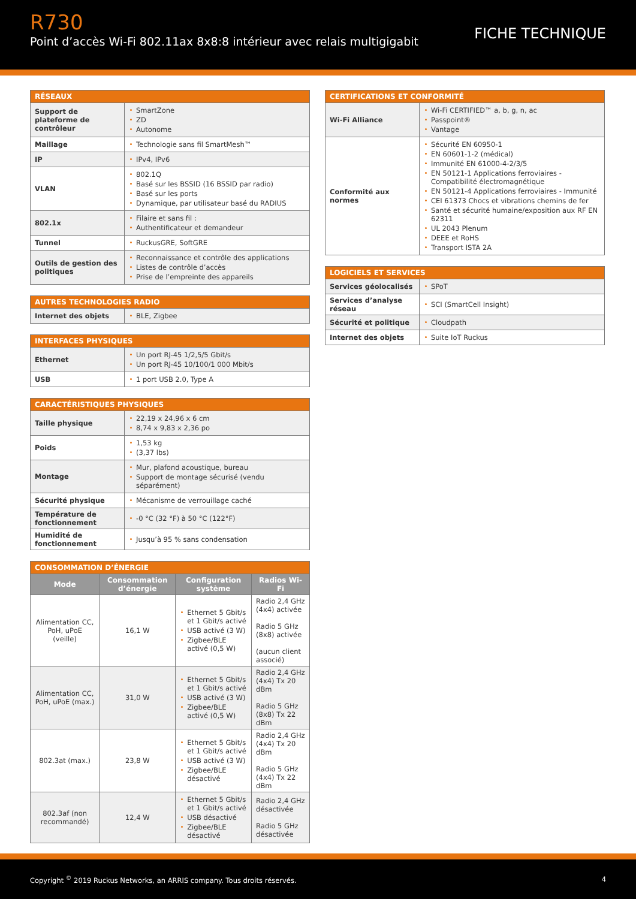R730
Point d’accès Wi-Fi 802.11ax 8x8:8 intérieur avec relais multigigabit
FICHE TECHNIQUE
| RÉSEAUX | |
| --- | --- |
| Support de plateforme de contrôleur | SmartZone ZD Autonome |
| Maillage | Technologie sans fil SmartMesh™ |
| IP | IPv4, IPv6 |
| VLAN | 802.1Q Basé sur les BSSID (16 BSSID par radio) Basé sur les ports Dynamique, par utilisateur basé du RADIUS |
| 802.1x | Filaire et sans fil : Authentificateur et demandeur |
| Tunnel | RuckusGRE, SoftGRE |
| Outils de gestion des politiques | Reconnaissance et contrôle des applications Listes de contrôle d’accès Prise de l’empreinte des appareils |
| AUTRES TECHNOLOGIES RADIO | |
| --- | --- |
| Internet des objets | BLE, Zigbee |
| INTERFACES PHYSIQUES | |
| --- | --- |
| Ethernet | Un port RJ-45 1/2,5/5 Gbit/s Un port RJ-45 10/100/1 000 Mbit/s |
| USB | 1 port USB 2.0, Type A |
| CARACTÉRISTIQUES PHYSIQUES | |
| --- | --- |
| Taille physique | 22,19 x 24,96 x 6 cm 8,74 x 9,83 x 2,36 po |
| Poids | 1,53 kg (3,37 lbs) |
| Montage | Mur, plafond acoustique, bureau Support de montage sécurisé (vendu séparément) |
| Sécurité physique | Mécanisme de verrouillage caché |
| Température de fonctionnement | -0 °C (32 °F) à 50 °C (122°F) |
| Humidité de fonctionnement | Jusqu’à 95 % sans condensation |
| CONSOMMATION D’ÉNERGIE | | | |
| --- | --- | --- | --- |
| Mode | Consommation d’énergie | Configuration système | Radios Wi-Fi |
| Alimentation CC, PoH, uPoE (veille) | 16,1 W | Ethernet 5 Gbit/s et 1 Gbit/s activé USB activé (3 W) Zigbee/BLE activé (0,5 W) | Radio 2,4 GHz (4x4) activée Radio 5 GHz (8x8) activée (aucun client associé) |
| Alimentation CC, PoH, uPoE (max.) | 31,0 W | Ethernet 5 Gbit/s et 1 Gbit/s activé USB activé (3 W) Zigbee/BLE activé (0,5 W) | Radio 2,4 GHz (4x4) Tx 20 dBm Radio 5 GHz (8x8) Tx 22 dBm |
| 802.3at (max.) | 23,8 W | Ethernet 5 Gbit/s et 1 Gbit/s activé USB activé (3 W) Zigbee/BLE désactivé | Radio 2,4 GHz (4x4) Tx 20 dBm Radio 5 GHz (4x4) Tx 22 dBm |
| 802.3af (non recommandé) | 12,4 W | Ethernet 5 Gbit/s et 1 Gbit/s activé USB désactivé Zigbee/BLE désactivé | Radio 2,4 GHz désactivée Radio 5 GHz désactivée |
| CERTIFICATIONS ET CONFORMITÉ | |
| --- | --- |
| Wi-Fi Alliance | Wi-Fi CERTIFIED™ a, b, g, n, ac Passpoint® Vantage |
| Conformité aux normes | Sécurité EN 60950-1 EN 60601-1-2 (médical) Immunité EN 61000-4-2/3/5 EN 50121-1 Applications ferroviaires - Compatibilité électromagnétique EN 50121-4 Applications ferroviaires - Immunité CEI 61373 Chocs et vibrations chemins de fer Santé et sécurité humaine/exposition aux RF EN 62311 UL 2043 Plenum DEEE et RoHS Transport ISTA 2A |
| LOGICIELS ET SERVICES | |
| --- | --- |
| Services géolocalisés | SPoT |
| Services d’analyse réseau | SCI (SmartCell Insight) |
| Sécurité et politique | Cloudpath |
| Internet des objets | Suite IoT Ruckus |
Copyright <sup>©</sup> 2019 Ruckus Networks, an ARRIS company. Tous droits réservés. 4